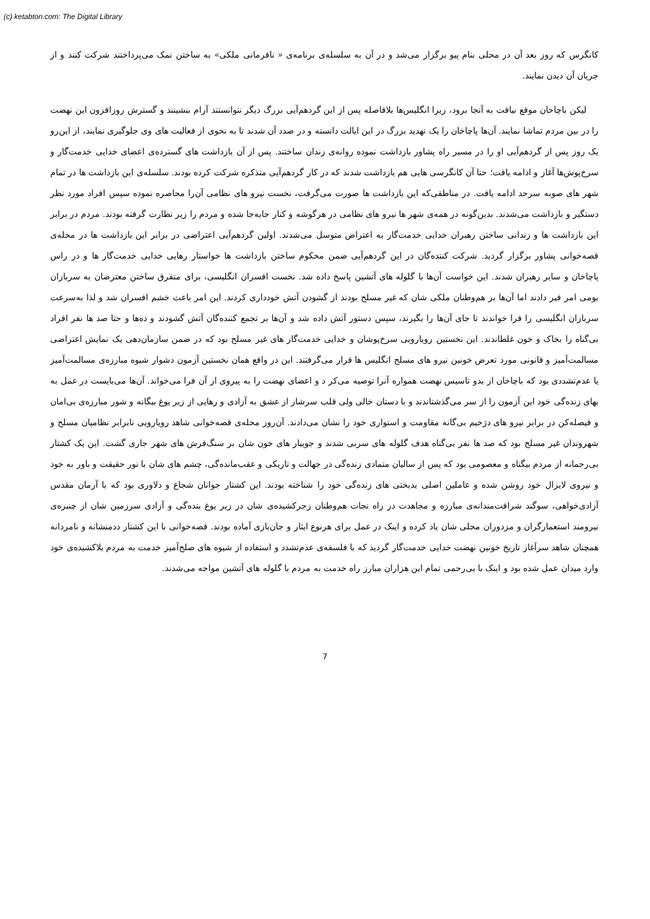(c) ketabton.com: The Digital Library
کانگرس که روز بعد آن در محلی بنام پیو برگزار می‌شد و در آن به سلسله‌ی برنامه‌ی « نافرمانی ملکی» به ساختن نمک می‌پرداختند شرکت کنند و از جریان آن دیدن نمایند.
لیکن باچاخان موقع نیافت به آنجا برود، زیرا انگلیس‌ها بلافاصله پس از این گردهم‌آیی بزرگ دیگر نتوانستند آرام بنشینند و گسترش روزافزون این نهضت را در بین مردم تماشا نمایند. آن‌ها پاچاخان را یک تهدید بزرگ در این ایالت دانسته و در صدد آن شدند تا به نحوی از فعالیت های وی جلوگیری نمایند، از این‌رو یک روز پس از گردهم‌آیی او را در مسیر راه پشاور بازداشت نموده روانه‌ی زندان ساختند. پس از آن بازداشت های گسترده‌ی اعضای خدایی خدمت‌گار و سرخ‌پوش‌ها آغاز و ادامه یافت؛ حتا آن کانگرسی هایی هم بازداشت شدند که در کار گردهم‌آیی متذکره شرکت کرده بودند. سلسله‌ی این بازداشت ها در تمام شهر های صوبه سرحد ادامه یافت. در مناطقی‌که این بازداشت ها صورت می‌گرفت، نخست نیرو های نظامی آن‌را محاصره نموده سپس افراد مورد نظر دستگیر و بازداشت می‌شدند. بدین‌گونه در همه‌ی شهر ها نیرو های نظامی در هرگوشه و کنار جابه‌جا شده و مردم را زیر نظارت گرفته بودند. مردم در برابر این بازداشت ها و زندانی ساختن رهبران خدایی خدمت‌گار به اعتراض متوسل می‌شدند. اولین گردهم‌آیی اعتراضی در برابر این بازداشت ها در محله‌ی قصه‌خوانی پشاور برگزار گردید. شرکت کننده‌گان در این گردهم‌آیی ضمن محکوم ساختن بازداشت ها خواستار رهایی خدایی خدمت‌گار ها و در راس پاچاخان و سایر رهبران شدند. این خواست آن‌ها با گلوله های آتشین پاسخ داده شد. نخست افسران انگلیسی، برای متفرق ساختن معترضان به سربازان بومی امر فیر دادند اما آن‌ها بر هم‌وطنان ملکی شان که غیر مسلح بودند از گشودن آتش خودداری کردند. این امر باعث خشم افسران شد و لذا به‌سرعت سربازان انگلیسی را فرا خواندند تا جای آن‌ها را بگیرند، سپس دستور آتش داده شد و آن‌ها بر تجمع کننده‌گان آتش گشودند و ده‌ها و حتا صد ها نفر افراد بی‌گناه را بخاک و خون غلطاندند. این نخستین رویارویی سرخ‌پوشان و خدایی خدمت‌گار های غیر مسلح بود که در ضمن سازمان‌دهی یک نمایش اعتراضی مسالمت‌آمیز و قانونی مورد تعرض خونین نیرو های مسلح انگلیس ها قرار می‌گرفتند. این در واقع همان نخستین آزمون دشوار شیوه مبارزه‌ی مسالمت‌آمیز یا عدم‌تشددی بود که باچاخان از بدو تاسیس نهضت همواره آنرا توصیه می‌کر د و اعضای نهضت را به پیروی از آن فرا می‌خواند. آن‌ها می‌بایست در عمل به بهای زنده‌گی خود این آزمون را از سر می‌گذشتاندند و با دستان خالی ولی قلب سرشار از عشق به آزادی و رهایی از زیر یوغ بیگانه و شور مبارزه‌ی بی‌امان و فیصله‌کن در برابر نیرو های دژخیم بی‌گانه مقاومت و استواری خود را نشان می‌دادند. آن‌روز محله‌ی قصه‌خوانی شاهد رویارویی نابرابر نظامیان مسلح و شهروندان غیر مسلح بود که صد ها نفر بی‌گناه هدف گلوله های سربی شدند و جویبار های خون شان بر سنگ‌فرش های شهر جاری گشت. این یک کشتار بی‌رحمانه از مردم بیگناه و معصومی بود که پس از سالیان متمادی زنده‌گی در جهالت و تاریکی و عقب‌مانده‌گی، چشم های شان با نور حقیقت و باور به خود و نیروی لایزال خود روشن شده و عاملین اصلی بدبختی های زنده‌گی خود را شناخته بودند. این کشتار جوانان شجاع و دلاوری بود که با آرمان مقدس آزادی‌خواهی، سوگند شرافت‌مندانه‌ی مبارزه و مجاهدت در راه نجات هم‌وطنان زجرکشیده‌ی شان در زیر یوغ بنده‌گی و آزادی سرزمین شان از چنبره‌ی نیرومند استعمارگران و مزدوران محلی شان یاد کرده و اینک در عمل برای هرنوع ایثار و جان‌بازی آماده بودند. قصه‌خوانی با این کشتار ددمنشانه و نامردانه همچنان شاهد سرآغاز تاریخ خونین نهضت خدایی خدمت‌گار گردید که با فلسفه‌ی عدم‌تشدد و استفاده از شیوه های صلح‌آمیز خدمت به مردم بلاکشیده‌ی خود وارد میدان عمل شده بود و اینک با بی‌رحمی تمام این هزاران مبارز راه خدمت به مردم با گلوله های آتشین مواجه می‌شدند.
7